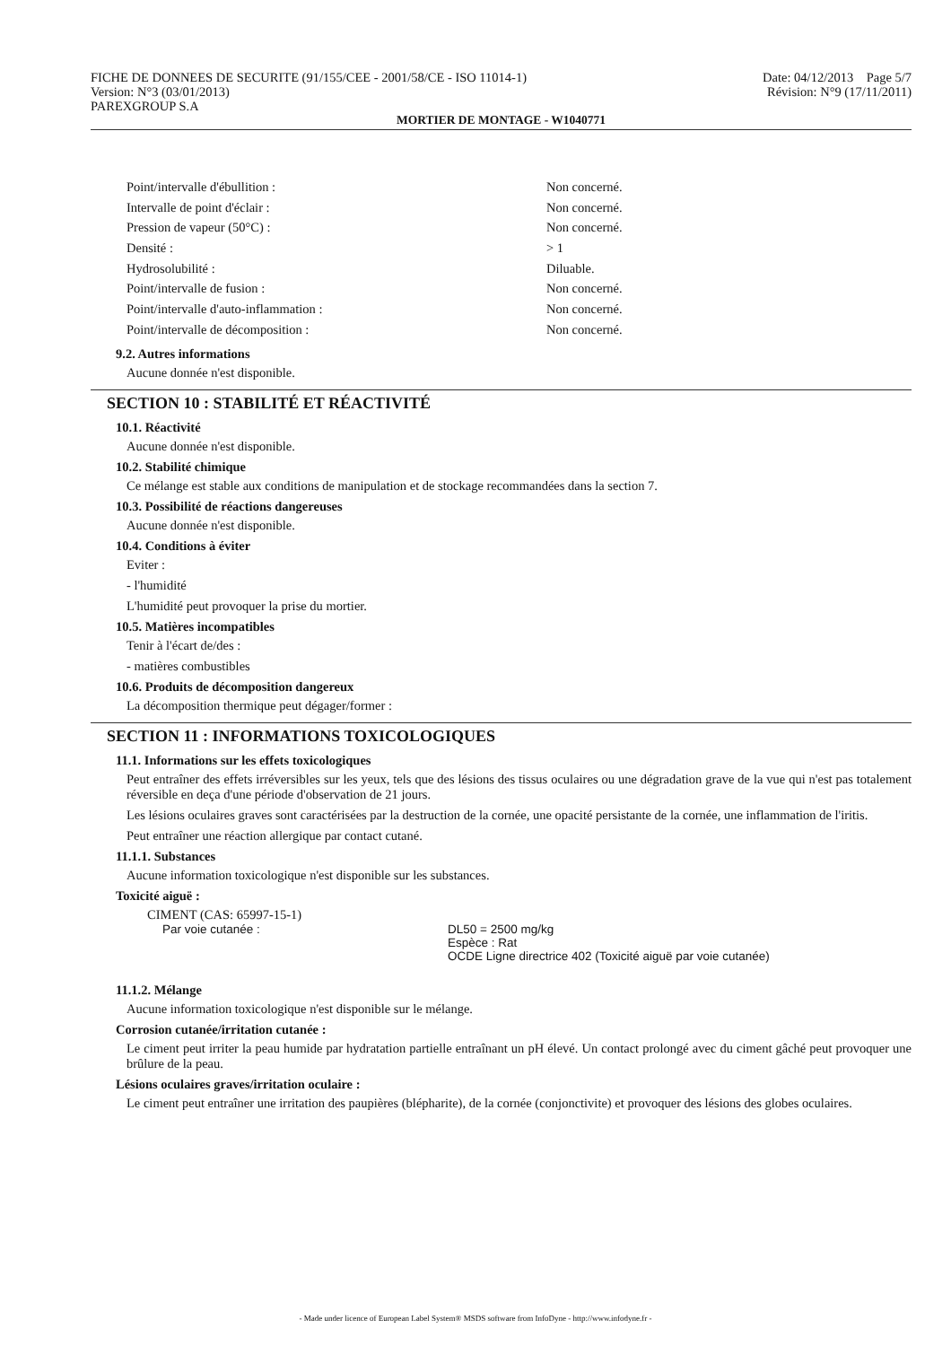FICHE DE DONNEES DE SECURITE (91/155/CEE - 2001/58/CE - ISO 11014-1)
Version: N°3 (03/01/2013)
PAREXGROUP S.A
Date: 04/12/2013 Page 5/7
Révision: N°9 (17/11/2011)
MORTIER DE MONTAGE - W1040771
| Point/intervalle d'ébullition : | Non concerné. |
| Intervalle de point d'éclair : | Non concerné. |
| Pression de vapeur (50°C) : | Non concerné. |
| Densité : | > 1 |
| Hydrosolubilité : | Diluable. |
| Point/intervalle de fusion : | Non concerné. |
| Point/intervalle d'auto-inflammation : | Non concerné. |
| Point/intervalle de décomposition : | Non concerné. |
9.2. Autres informations
Aucune donnée n'est disponible.
SECTION 10 : STABILITÉ ET RÉACTIVITÉ
10.1. Réactivité
Aucune donnée n'est disponible.
10.2. Stabilité chimique
Ce mélange est stable aux conditions de manipulation et de stockage recommandées dans la section 7.
10.3. Possibilité de réactions dangereuses
Aucune donnée n'est disponible.
10.4. Conditions à éviter
Eviter :
- l'humidité
L'humidité peut provoquer la prise du mortier.
10.5. Matières incompatibles
Tenir à l'écart de/des :
- matières combustibles
10.6. Produits de décomposition dangereux
La décomposition thermique peut dégager/former :
SECTION 11 : INFORMATIONS TOXICOLOGIQUES
11.1. Informations sur les effets toxicologiques
Peut entraîner des effets irréversibles sur les yeux, tels que des lésions des tissus oculaires ou une dégradation grave de la vue qui n'est pas totalement réversible en deça d'une période d'observation de 21 jours.
Les lésions oculaires graves sont caractérisées par la destruction de la cornée, une opacité persistante de la cornée, une inflammation de l'iritis.
Peut entraîner une réaction allergique par contact cutané.
11.1.1. Substances
Aucune information toxicologique n'est disponible sur les substances.
Toxicité aiguë :
CIMENT (CAS: 65997-15-1)
| Par voie cutanée : | DL50 = 2500 mg/kg Espèce : Rat OCDE Ligne directrice 402 (Toxicité aiguë par voie cutanée) |
11.1.2. Mélange
Aucune information toxicologique n'est disponible sur le mélange.
Corrosion cutanée/irritation cutanée :
Le ciment peut irriter la peau humide par hydratation partielle entraînant un pH élevé. Un contact prolongé avec du ciment gâché peut provoquer une brûlure de la peau.
Lésions oculaires graves/irritation oculaire :
Le ciment peut entraîner une irritation des paupières (blépharite), de la cornée (conjonctivite) et provoquer des lésions des globes oculaires.
- Made under licence of European Label System® MSDS software from InfoDyne - http://www.infodyne.fr -